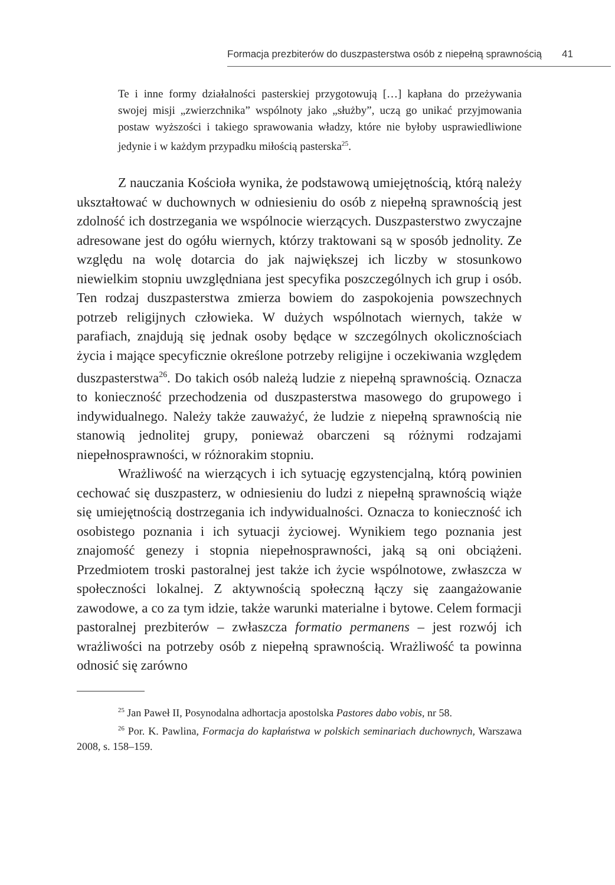Formacja prezbiterów do duszpasterstwa osób z niepełną sprawnością 41
Te i inne formy działalności pasterskiej przygotowują […] kapłana do przeżywania swojej misji „zwierzchnika” wspólnoty jako „służby”, uczą go unikać przyjmowania postaw wyższości i takiego sprawowania władzy, które nie byłoby usprawiedliwione jedynie i w każdym przypadku miłością pasterska<sup>25</sup>.
Z nauczania Kościoła wynika, że podstawową umiejętnością, którą należy ukształtować w duchownych w odniesieniu do osób z niepełną sprawnością jest zdolność ich dostrzegania we wspólnocie wierzących. Duszpasterstwo zwyczajne adresowane jest do ogółu wiernych, którzy traktowani są w sposób jednolity. Ze względu na wolę dotarcia do jak największej ich liczby w stosunkowo niewielkim stopniu uwzględniana jest specyfika poszczególnych ich grup i osób. Ten rodzaj duszpasterstwa zmierza bowiem do zaspokojenia powszechnych potrzeb religijnych człowieka. W dużych wspólnotach wiernych, także w parafiach, znajdują się jednak osoby będące w szczególnych okolicznościach życia i mające specyficznie określone potrzeby religijne i oczekiwania względem duszpasterstwa<sup>26</sup>. Do takich osób należą ludzie z niepełną sprawnością. Oznacza to konieczność przechodzenia od duszpasterstwa masowego do grupowego i indywidualnego. Należy także zauważyć, że ludzie z niepełną sprawnością nie stanowią jednolitej grupy, ponieważ obarczeni są różnymi rodzajami niepełnosprawności, w różnorakim stopniu.
Wrażliwość na wierzących i ich sytuację egzystencjalną, którą powinien cechować się duszpasterz, w odniesieniu do ludzi z niepełną sprawnością wiąże się umiejętnością dostrzegania ich indywidualności. Oznacza to konieczność ich osobistego poznania i ich sytuacji życiowej. Wynikiem tego poznania jest znajomość genezy i stopnia niepełnosprawności, jaką są oni obciążeni. Przedmiotem troski pastoralnej jest także ich życie wspólnotowe, zwłaszcza w społeczności lokalnej. Z aktywnością społeczną łączy się zaangażowanie zawodowe, a co za tym idzie, także warunki materialne i bytowe. Celem formacji pastoralnej prezbiterów – zwłaszcza formatio permanens – jest rozwój ich wrażliwości na potrzeby osób z niepełną sprawnością. Wrażliwość ta powinna odnosić się zarówno
<sup>25</sup> Jan Paweł II, Posynodalna adhortacja apostolska Pastores dabo vobis, nr 58.
<sup>26</sup> Por. K. Pawlina, Formacja do kapłaństwa w polskich seminariach duchownych, Warszawa 2008, s. 158–159.